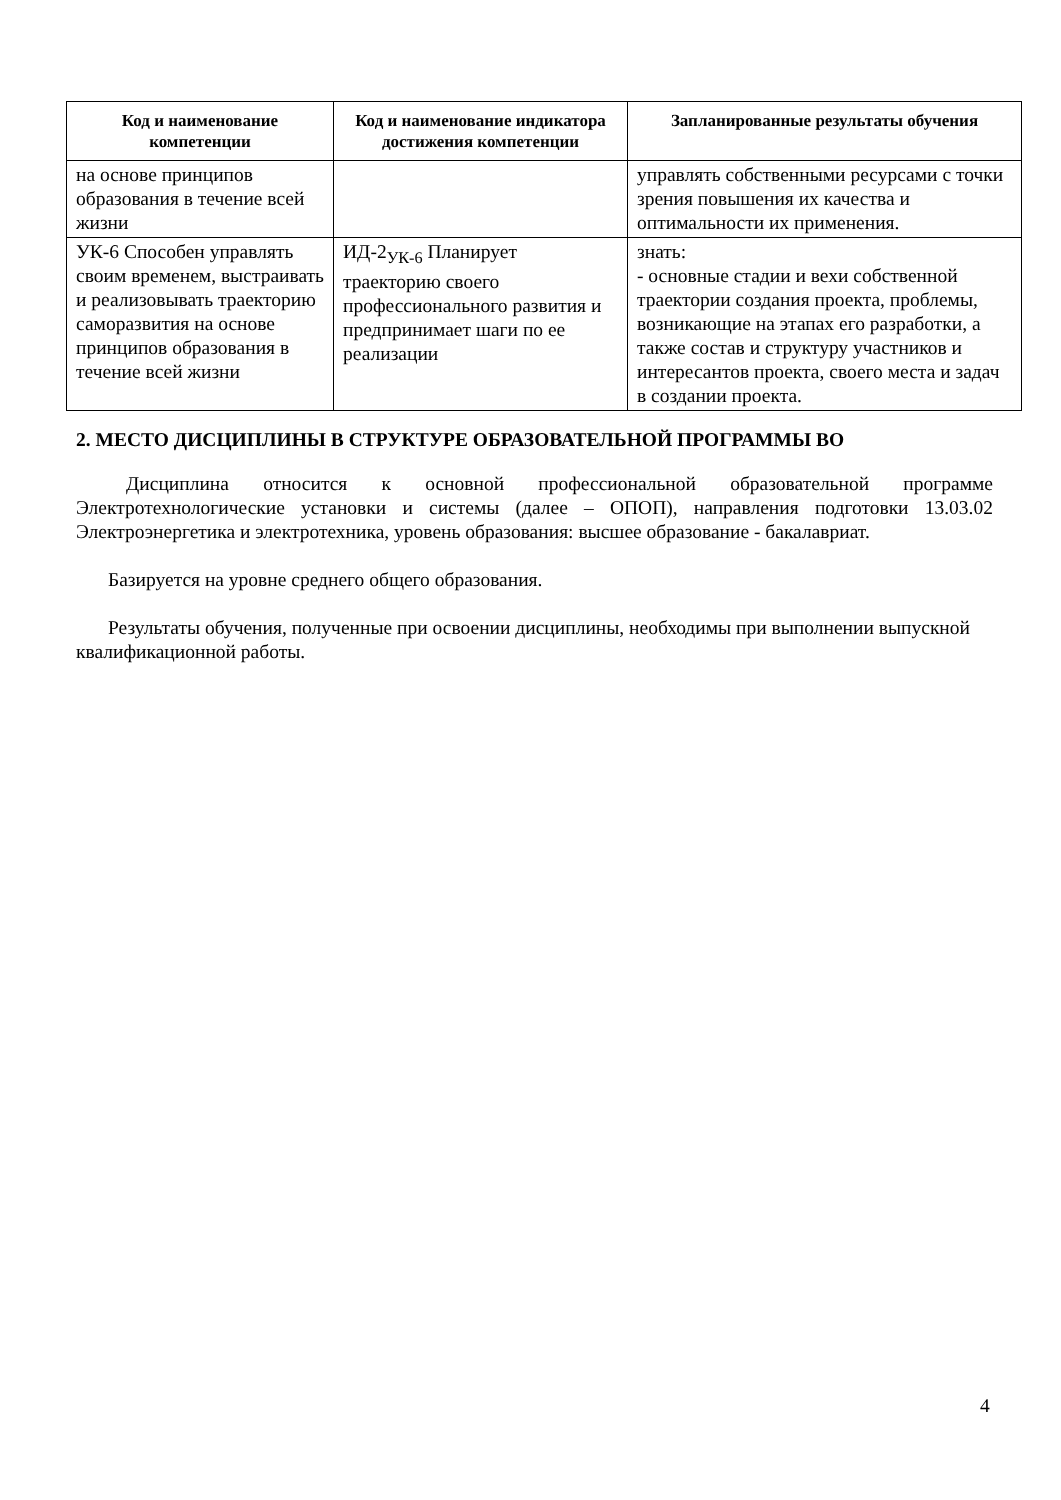| Код и наименование компетенции | Код и наименование индикатора достижения компетенции | Запланированные результаты обучения |
| --- | --- | --- |
| на основе принципов образования в течение всей жизни | | управлять собственными ресурсами с точки зрения повышения их качества и оптимальности их применения. |
| УК-6 Способен управлять своим временем, выстраивать и реализовывать траекторию саморазвития на основе принципов образования в течение всей жизни | ИД-2<sub>УК-6</sub> Планирует траекторию своего профессионального развития и предпринимает шаги по ее реализации | знать: - основные стадии и вехи собственной траектории создания проекта, проблемы, возникающие на этапах его разработки, а также состав и структуру участников и интересантов проекта, своего места и задач в создании проекта. |
2. МЕСТО ДИСЦИПЛИНЫ В СТРУКТУРЕ ОБРАЗОВАТЕЛЬНОЙ ПРОГРАММЫ ВО
Дисциплина относится к основной профессиональной образовательной программе Электротехнологические установки и системы (далее – ОПОП), направления подготовки 13.03.02 Электроэнергетика и электротехника, уровень образования: высшее образование - бакалавриат.
Базируется на уровне среднего общего образования.
Результаты обучения, полученные при освоении дисциплины, необходимы при выполнении выпускной квалификационной работы.
4